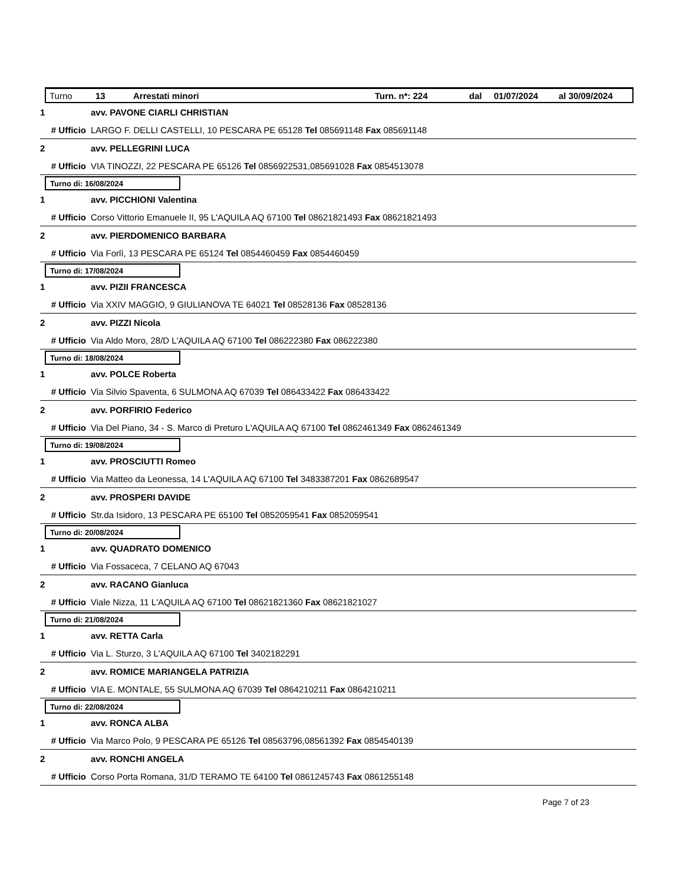Turno 13 Arrestati minori Turn. n*: 224 dal 01/07/2024 al 30/09/2024
1 avv. PAVONE CIARLI CHRISTIAN
# Ufficio LARGO F. DELLI CASTELLI, 10 PESCARA PE 65128 Tel 085691148 Fax 085691148
2 avv. PELLEGRINI LUCA
# Ufficio VIA TINOZZI, 22 PESCARA PE 65126 Tel 0856922531,085691028 Fax 0854513078
Turno di: 16/08/2024
1 avv. PICCHIONI Valentina
# Ufficio Corso Vittorio Emanuele II, 95 L'AQUILA AQ 67100 Tel 08621821493 Fax 08621821493
2 avv. PIERDOMENICO BARBARA
# Ufficio Via Forlì, 13 PESCARA PE 65124 Tel 0854460459 Fax 0854460459
Turno di: 17/08/2024
1 avv. PIZII FRANCESCA
# Ufficio Via XXIV MAGGIO, 9 GIULIANOVA TE 64021 Tel 08528136 Fax 08528136
2 avv. PIZZI Nicola
# Ufficio Via Aldo Moro, 28/D L'AQUILA AQ 67100 Tel 086222380 Fax 086222380
Turno di: 18/08/2024
1 avv. POLCE Roberta
# Ufficio Via Silvio Spaventa, 6 SULMONA AQ 67039 Tel 086433422 Fax 086433422
2 avv. PORFIRIO Federico
# Ufficio Via Del Piano, 34 - S. Marco di Preturo L'AQUILA AQ 67100 Tel 0862461349 Fax 0862461349
Turno di: 19/08/2024
1 avv. PROSCIUTTI Romeo
# Ufficio Via Matteo da Leonessa, 14 L'AQUILA AQ 67100 Tel 3483387201 Fax 0862689547
2 avv. PROSPERI DAVIDE
# Ufficio Str.da Isidoro, 13 PESCARA PE 65100 Tel 0852059541 Fax 0852059541
Turno di: 20/08/2024
1 avv. QUADRATO DOMENICO
# Ufficio Via Fossaceca, 7 CELANO AQ 67043
2 avv. RACANO Gianluca
# Ufficio Viale Nizza, 11 L'AQUILA AQ 67100 Tel 08621821360 Fax 08621821027
Turno di: 21/08/2024
1 avv. RETTA Carla
# Ufficio Via L. Sturzo, 3 L'AQUILA AQ 67100 Tel 3402182291
2 avv. ROMICE MARIANGELA PATRIZIA
# Ufficio VIA E. MONTALE, 55 SULMONA AQ 67039 Tel 0864210211 Fax 0864210211
Turno di: 22/08/2024
1 avv. RONCA ALBA
# Ufficio Via Marco Polo, 9 PESCARA PE 65126 Tel 08563796,08561392 Fax 0854540139
2 avv. RONCHI ANGELA
# Ufficio Corso Porta Romana, 31/D TERAMO TE 64100 Tel 0861245743 Fax 0861255148
Page 7 of 23